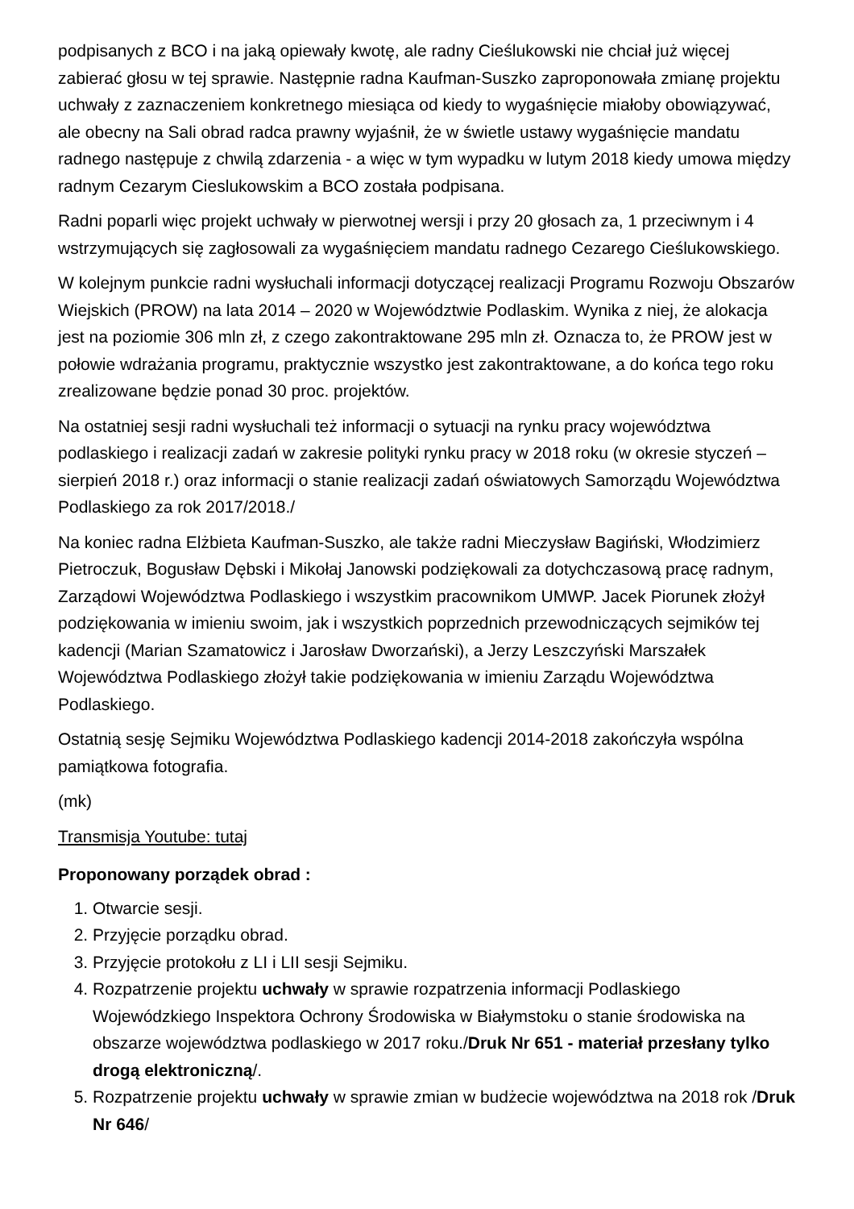podpisanych z BCO i na jaką opiewały kwotę, ale radny Cieślukowski nie chciał już więcej zabierać głosu w tej sprawie. Następnie radna Kaufman-Suszko zaproponowała zmianę projektu uchwały z zaznaczeniem konkretnego miesiąca od kiedy to wygaśnięcie miałoby obowiązywać, ale obecny na Sali obrad radca prawny wyjaśnił, że w świetle ustawy wygaśnięcie mandatu radnego następuje z chwilą zdarzenia - a więc w tym wypadku w lutym 2018 kiedy umowa między radnym Cezarym Cieslukowskim a BCO została podpisana.
Radni poparli więc projekt uchwały w pierwotnej wersji i przy 20 głosach za, 1 przeciwnym i 4 wstrzymujących się zagłosowali za wygaśnięciem mandatu radnego Cezarego Cieślukowskiego.
W kolejnym punkcie radni wysłuchali informacji dotyczącej realizacji Programu Rozwoju Obszarów Wiejskich (PROW) na lata 2014 – 2020 w Województwie Podlaskim. Wynika z niej, że alokacja jest na poziomie 306 mln zł, z czego zakontraktowane 295 mln zł. Oznacza to, że PROW jest w połowie wdrażania programu, praktycznie wszystko jest zakontraktowane, a do końca tego roku zrealizowane będzie ponad 30 proc. projektów.
Na ostatniej sesji radni wysłuchali też informacji o sytuacji na rynku pracy województwa podlaskiego i realizacji zadań w zakresie polityki rynku pracy w 2018 roku (w okresie styczeń – sierpień 2018 r.) oraz informacji o stanie realizacji zadań oświatowych Samorządu Województwa Podlaskiego za rok 2017/2018./
Na koniec radna Elżbieta Kaufman-Suszko, ale także radni Mieczysław Bagiński, Włodzimierz Pietroczuk, Bogusław Dębski i Mikołaj Janowski podziękowali za dotychczasową pracę radnym, Zarządowi Województwa Podlaskiego i wszystkim pracownikom UMWP. Jacek Piorunek złożył podziękowania w imieniu swoim, jak i wszystkich poprzednich przewodniczących sejmików tej kadencji (Marian Szamatowicz i Jarosław Dworzański), a Jerzy Leszczyński Marszałek Województwa Podlaskiego złożył takie podziękowania w imieniu Zarządu Województwa Podlaskiego.
Ostatnią sesję Sejmiku Województwa Podlaskiego kadencji 2014-2018 zakończyła wspólna pamiątkowa fotografia.
(mk)
Transmisja Youtube: tutaj
Proponowany porządek obrad :
1. Otwarcie sesji.
2. Przyjęcie porządku obrad.
3. Przyjęcie protokołu z LI i LII sesji Sejmiku.
4. Rozpatrzenie projektu uchwały w sprawie rozpatrzenia informacji Podlaskiego Wojewódzkiego Inspektora Ochrony Środowiska w Białymstoku o stanie środowiska na obszarze województwa podlaskiego w 2017 roku./Druk Nr 651 - materiał przesłany tylko drogą elektroniczną/.
5. Rozpatrzenie projektu uchwały w sprawie zmian w budżecie województwa na 2018 rok /Druk Nr 646/